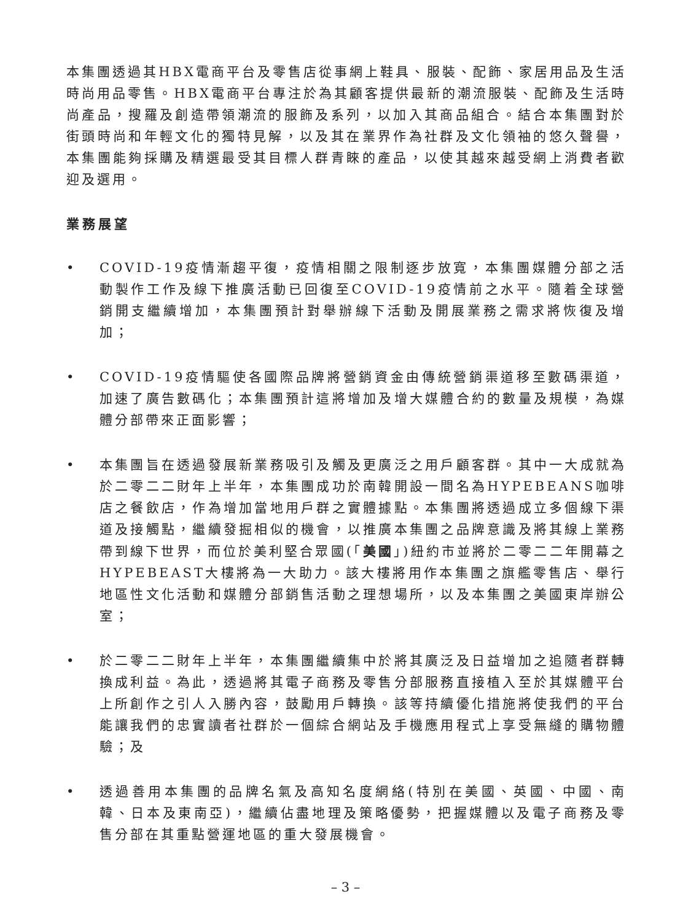本集團透過其HBX電商平台及零售店從事網上鞋具、服裝、配飾、家居用品及生活時尚用品零售。HBX電商平台專注於為其顧客提供最新的潮流服裝、配飾及生活時尚產品，搜羅及創造帶領潮流的服飾及系列，以加入其商品組合。結合本集團對於街頭時尚和年輕文化的獨特見解，以及其在業界作為社群及文化領袖的悠久聲譽，本集團能夠採購及精選最受其目標人群青睞的產品，以使其越來越受網上消費者歡迎及選用。
業務展望
• COVID-19疫情漸趨平復，疫情相關之限制逐步放寬，本集團媒體分部之活動製作工作及線下推廣活動已回復至COVID-19疫情前之水平。隨着全球營銷開支繼續增加，本集團預計對舉辦線下活動及開展業務之需求將恢復及增加；
• COVID-19疫情驅使各國際品牌將營銷資金由傳統營銷渠道移至數碼渠道，加速了廣告數碼化；本集團預計這將增加及增大媒體合約的數量及規模，為媒體分部帶來正面影響；
• 本集團旨在透過發展新業務吸引及觸及更廣泛之用戶顧客群。其中一大成就為於二零二二財年上半年，本集團成功於南韓開設一間名為HYPEBEANS咖啡店之餐飲店，作為增加當地用戶群之實體據點。本集團將透過成立多個線下渠道及接觸點，繼續發掘相似的機會，以推廣本集團之品牌意識及將其線上業務帶到線下世界，而位於美利堅合眾國(「美國」)紐約市並將於二零二二年開幕之HYPEBEAST大樓將為一大助力。該大樓將用作本集團之旗艦零售店、舉行地區性文化活動和媒體分部銷售活動之理想場所，以及本集團之美國東岸辦公室；
• 於二零二二財年上半年，本集團繼續集中於將其廣泛及日益增加之追隨者群轉換成利益。為此，透過將其電子商務及零售分部服務直接植入至於其媒體平台上所創作之引人入勝內容，鼓勵用戶轉換。該等持續優化措施將使我們的平台能讓我們的忠實讀者社群於一個綜合網站及手機應用程式上享受無縫的購物體驗；及
• 透過善用本集團的品牌名氣及高知名度網絡(特別在美國、英國、中國、南韓、日本及東南亞)，繼續佔盡地理及策略優勢，把握媒體以及電子商務及零售分部在其重點營運地區的重大發展機會。
– 3 –